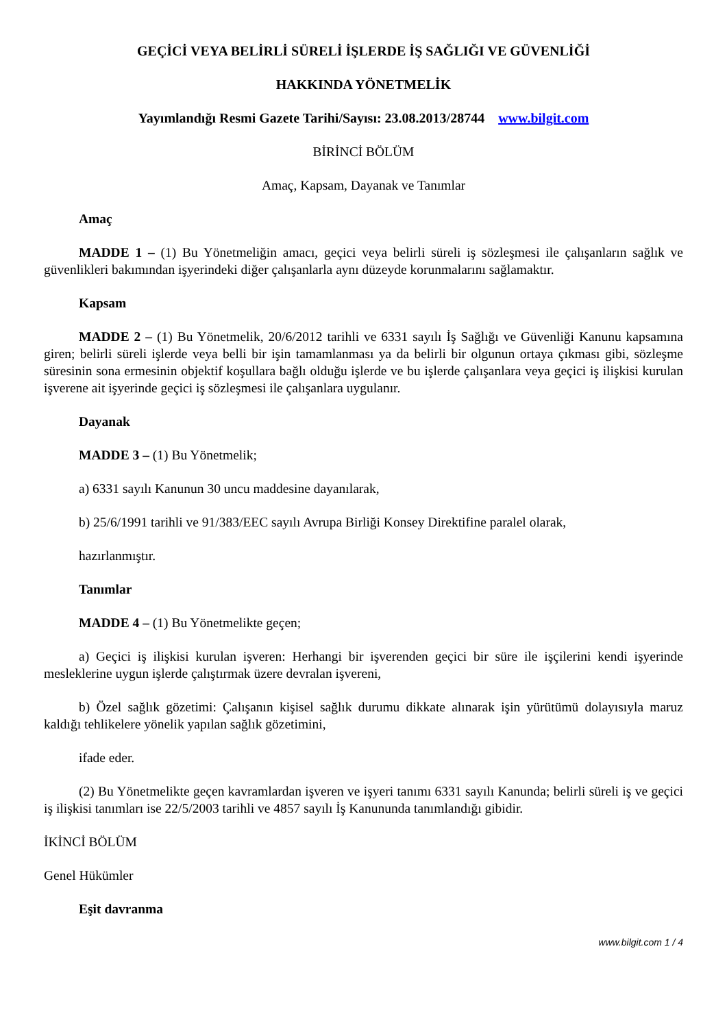GEÇİCİ VEYA BELİRLİ SÜRELİ İŞLERDE İŞ SAĞLIĞI VE GÜVENLİĞİ
HAKKINDA YÖNETMELİK
Yayımlandığı Resmi Gazete Tarihi/Sayısı: 23.08.2013/28744 www.bilgit.com
BİRİNCİ BÖLÜM
Amaç, Kapsam, Dayanak ve Tanımlar
Amaç
MADDE 1 – (1) Bu Yönetmeliğin amacı, geçici veya belirli süreli iş sözleşmesi ile çalışanların sağlık ve güvenlikleri bakımından işyerindeki diğer çalışanlarla aynı düzeyde korunmalarını sağlamaktır.
Kapsam
MADDE 2 – (1) Bu Yönetmelik, 20/6/2012 tarihli ve 6331 sayılı İş Sağlığı ve Güvenliği Kanunu kapsamına giren; belirli süreli işlerde veya belli bir işin tamamlanması ya da belirli bir olgunun ortaya çıkması gibi, sözleşme süresinin sona ermesinin objektif koşullara bağlı olduğu işlerde ve bu işlerde çalışanlara veya geçici iş ilişkisi kurulan işverene ait işyerinde geçici iş sözleşmesi ile çalışanlara uygulanır.
Dayanak
MADDE 3 – (1) Bu Yönetmelik;
a) 6331 sayılı Kanunun 30 uncu maddesine dayanılarak,
b) 25/6/1991 tarihli ve 91/383/EEC sayılı Avrupa Birliği Konsey Direktifine paralel olarak,
hazırlanmıştır.
Tanımlar
MADDE 4 – (1) Bu Yönetmelikte geçen;
a) Geçici iş ilişkisi kurulan işveren: Herhangi bir işverenden geçici bir süre ile işçilerini kendi işyerinde mesleklerine uygun işlerde çalıştırmak üzere devralan işvereni,
b) Özel sağlık gözetimi: Çalışanın kişisel sağlık durumu dikkate alınarak işin yürütümü dolayısıyla maruz kaldığı tehlikelere yönelik yapılan sağlık gözetimini,
ifade eder.
(2) Bu Yönetmelikte geçen kavramlardan işveren ve işyeri tanımı 6331 sayılı Kanunda; belirli süreli iş ve geçici iş ilişkisi tanımları ise 22/5/2003 tarihli ve 4857 sayılı İş Kanununda tanımlandığı gibidir.
İKİNCİ BÖLÜM
Genel Hükümler
Eşit davranma
www.bilgit.com 1 / 4